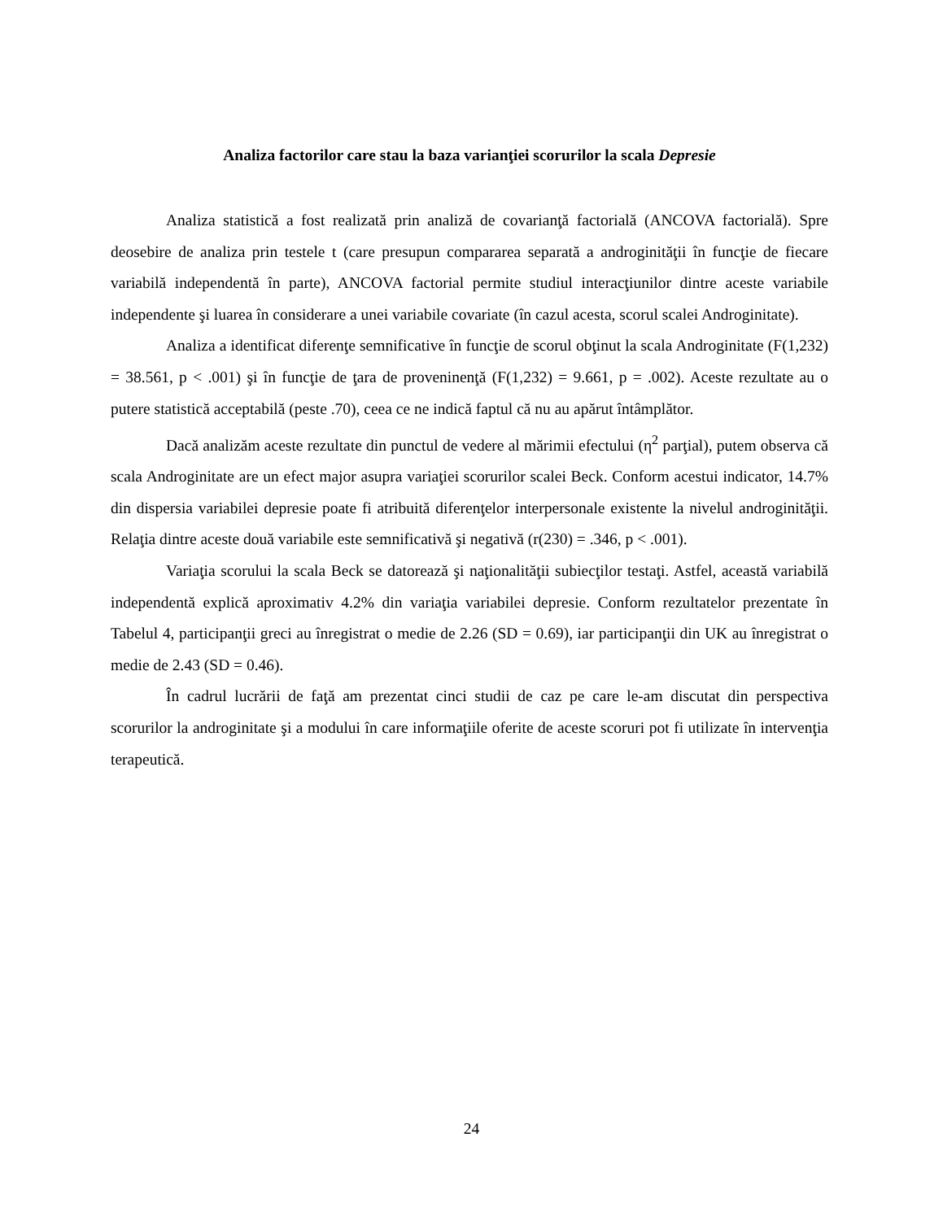Analiza factorilor care stau la baza varianţiei scorurilor la scala Depresie
Analiza statistică a fost realizată prin analiză de covarianţă factorială (ANCOVA factorială). Spre deosebire de analiza prin testele t (care presupun compararea separată a androginităţii în funcţie de fiecare variabilă independentă în parte), ANCOVA factorial permite studiul interacţiunilor dintre aceste variabile independente şi luarea în considerare a unei variabile covariate (în cazul acesta, scorul scalei Androginitate).
Analiza a identificat diferenţe semnificative în funcţie de scorul obţinut la scala Androginitate (F(1,232) = 38.561, p < .001) şi în funcţie de ţara de proveninenţă (F(1,232) = 9.661, p = .002). Aceste rezultate au o putere statistică acceptabilă (peste .70), ceea ce ne indică faptul că nu au apărut întâmplător.
Dacă analizăm aceste rezultate din punctul de vedere al mărimii efectului (η<sup>2</sup> parţial), putem observa că scala Androginitate are un efect major asupra variaţiei scorurilor scalei Beck. Conform acestui indicator, 14.7% din dispersia variabilei depresie poate fi atribuită diferenţelor interpersonale existente la nivelul androginităţii. Relaţia dintre aceste două variabile este semnificativă şi negativă (r(230) = .346, p < .001).
Variaţia scorului la scala Beck se datorează şi naţionalităţii subiecţilor testaţi. Astfel, această variabilă independentă explică aproximativ 4.2% din variaţia variabilei depresie. Conform rezultatelor prezentate în Tabelul 4, participanţii greci au înregistrat o medie de 2.26 (SD = 0.69), iar participanţii din UK au înregistrat o medie de 2.43 (SD = 0.46).
În cadrul lucrării de faţă am prezentat cinci studii de caz pe care le-am discutat din perspectiva scorurilor la androginitate şi a modului în care informaţiile oferite de aceste scoruri pot fi utilizate în intervenţia terapeutică.
24